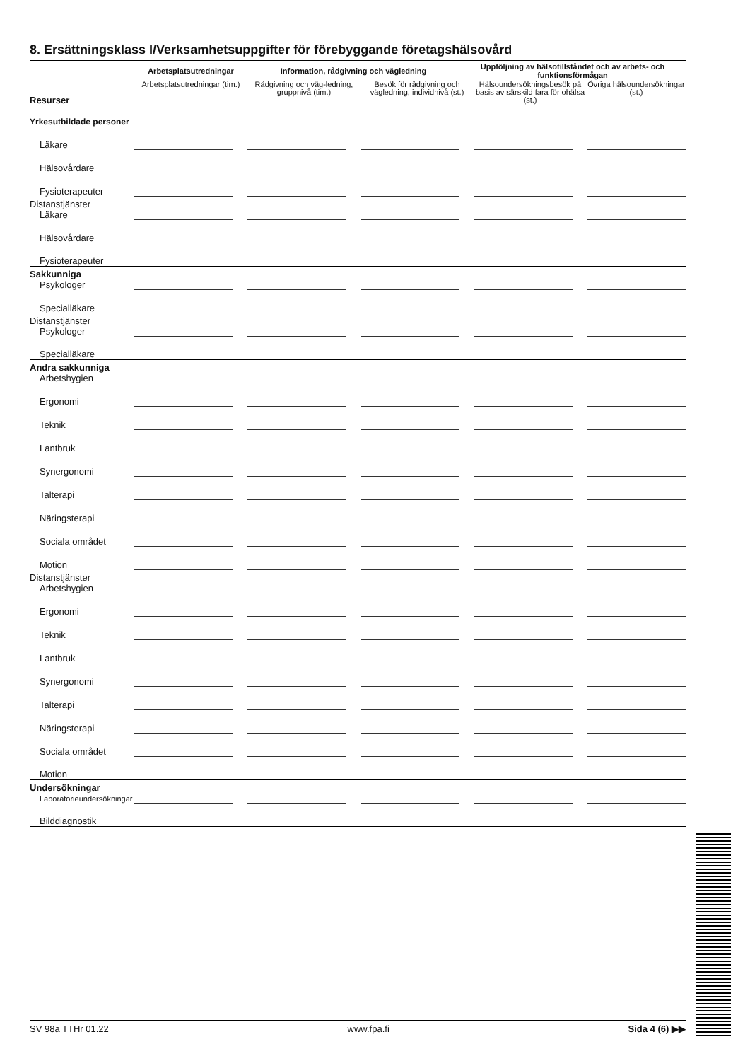8. Ersättningsklass I/Verksamhetsuppgifter för förebyggande företagshälsovård
| | Arbetsplatsutredningar | | Information, rådgivning och vägledning | | | Uppföljning av hälsotillståndet och av arbets- och funktionsförmågan | | | |
| --- | --- | --- | --- | --- | --- | --- | --- | --- | --- |
| Resurser | Arbetsplatsutredningar (tim.) | | Rådgivning och väg-ledning, gruppnivå (tim.) | | Besök för rådgivning och vägledning, individnivå (st.) | | Hälsoundersökningsbesök på basis av särskild fara för ohälsa (st.) | | Övriga hälsoundersökningar (st.) |
| Yrkesutbildade personer | | | | | | | | | |
| Läkare | | | | | | | | | |
| Hälsovårdare | | | | | | | | | |
| Fysioterapeuter | | | | | | | | | |
| Distanstjänster Läkare | | | | | | | | | |
| Hälsovårdare | | | | | | | | | |
| Fysioterapeuter | | | | | | | | | |
| Sakkunniga Psykologer | | | | | | | | | |
| Specialläkare | | | | | | | | | |
| Distanstjänster Psykologer | | | | | | | | | |
| Specialläkare | | | | | | | | | |
| Andra sakkunniga Arbetshygien | | | | | | | | | |
| Ergonomi | | | | | | | | | |
| Teknik | | | | | | | | | |
| Lantbruk | | | | | | | | | |
| Synergonomi | | | | | | | | | |
| Talterapi | | | | | | | | | |
| Näringsterapi | | | | | | | | | |
| Sociala området | | | | | | | | | |
| Motion | | | | | | | | | |
| Distanstjänster Arbetshygien | | | | | | | | | |
| Ergonomi | | | | | | | | | |
| Teknik | | | | | | | | | |
| Lantbruk | | | | | | | | | |
| Synergonomi | | | | | | | | | |
| Talterapi | | | | | | | | | |
| Näringsterapi | | | | | | | | | |
| Sociala området | | | | | | | | | |
| Motion | | | | | | | | | |
| Undersökningar Laboratorieundersökningar | | | | | | | | | |
| Bilddiagnostik | | | | | | | | | |
SV 98a TTHr 01.22 www.fpa.fi Sida 4 (6) ▶▶